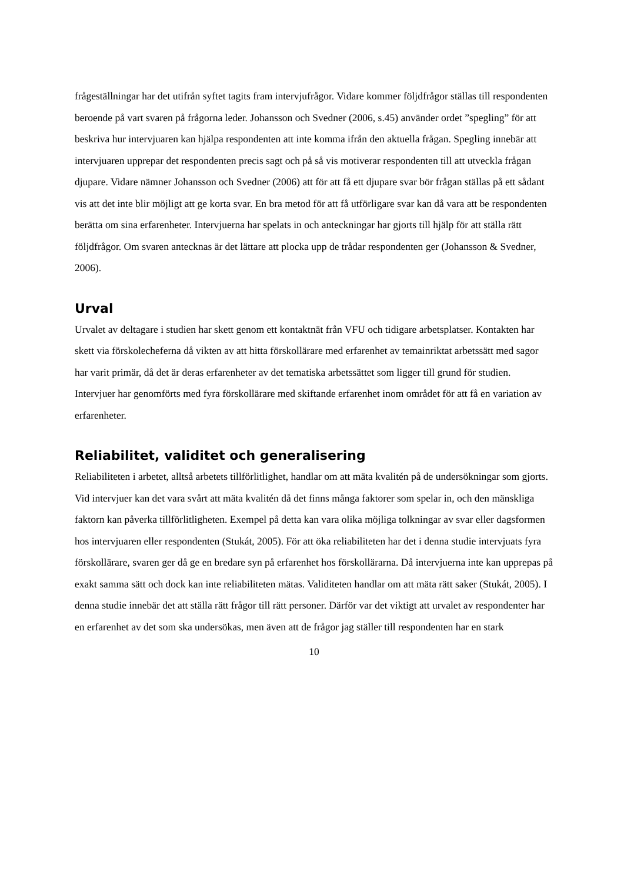frågeställningar har det utifrån syftet tagits fram intervjufrågor. Vidare kommer följdfrågor ställas till respondenten beroende på vart svaren på frågorna leder. Johansson och Svedner (2006, s.45) använder ordet ”spegling” för att beskriva hur intervjuaren kan hjälpa respondenten att inte komma ifrån den aktuella frågan. Spegling innebär att intervjuaren upprepar det respondenten precis sagt och på så vis motiverar respondenten till att utveckla frågan djupare. Vidare nämner Johansson och Svedner (2006) att för att få ett djupare svar bör frågan ställas på ett sådant vis att det inte blir möjligt att ge korta svar. En bra metod för att få utförligare svar kan då vara att be respondenten berätta om sina erfarenheter. Intervjuerna har spelats in och anteckningar har gjorts till hjälp för att ställa rätt följdfrågor. Om svaren antecknas är det lättare att plocka upp de trådar respondenten ger (Johansson & Svedner, 2006).
Urval
Urvalet av deltagare i studien har skett genom ett kontaktnät från VFU och tidigare arbetsplatser. Kontakten har skett via förskolecheferna då vikten av att hitta förskollärare med erfarenhet av temainriktat arbetssätt med sagor har varit primär, då det är deras erfarenheter av det tematiska arbetssättet som ligger till grund för studien. Intervjuer har genomförts med fyra förskollärare med skiftande erfarenhet inom området för att få en variation av erfarenheter.
Reliabilitet, validitet och generalisering
Reliabiliteten i arbetet, alltså arbetets tillförlitlighet, handlar om att mäta kvalitén på de undersökningar som gjorts. Vid intervjuer kan det vara svårt att mäta kvalitén då det finns många faktorer som spelar in, och den mänskliga faktorn kan påverka tillförlitligheten. Exempel på detta kan vara olika möjliga tolkningar av svar eller dagsformen hos intervjuaren eller respondenten (Stukát, 2005). För att öka reliabiliteten har det i denna studie intervjuats fyra förskollärare, svaren ger då ge en bredare syn på erfarenhet hos förskollärarna. Då intervjuerna inte kan upprepas på exakt samma sätt och dock kan inte reliabiliteten mätas. Validiteten handlar om att mäta rätt saker (Stukát, 2005). I denna studie innebär det att ställa rätt frågor till rätt personer. Därför var det viktigt att urvalet av respondenter har en erfarenhet av det som ska undersökas, men även att de frågor jag ställer till respondenten har en stark
10